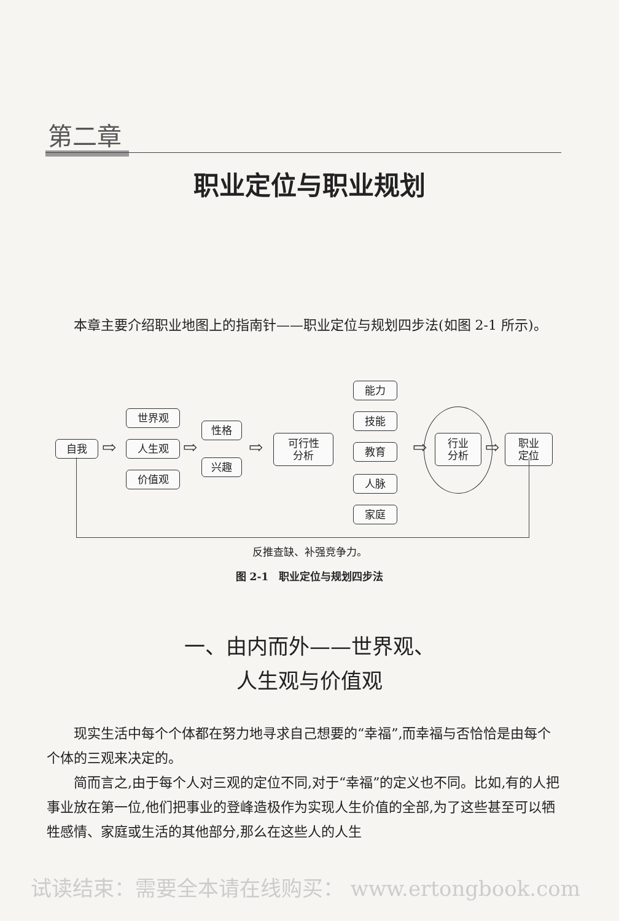第二章
职业定位与职业规划
本章主要介绍职业地图上的指南针——职业定位与规划四步法(如图 2-1 所示)。
自我 ⇨
世界观
人生观
价值观
⇨
性格
兴趣
⇨
可行性
分析
能力
技能
教育
人脉
家庭
⇨
行业
分析
⇨
职业
定位
反推查缺、补强竞争力。
图 2-1　职业定位与规划四步法
一、由内而外——世界观、
人生观与价值观
现实生活中每个个体都在努力地寻求自己想要的“幸福”,而幸福与否恰恰是由每个个体的三观来决定的。
简而言之,由于每个人对三观的定位不同,对于“幸福”的定义也不同。比如,有的人把事业放在第一位,他们把事业的登峰造极作为实现人生价值的全部,为了这些甚至可以牺牲感情、家庭或生活的其他部分,那么在这些人的人生
试读结束：需要全本请在线购买： www.ertongbook.com